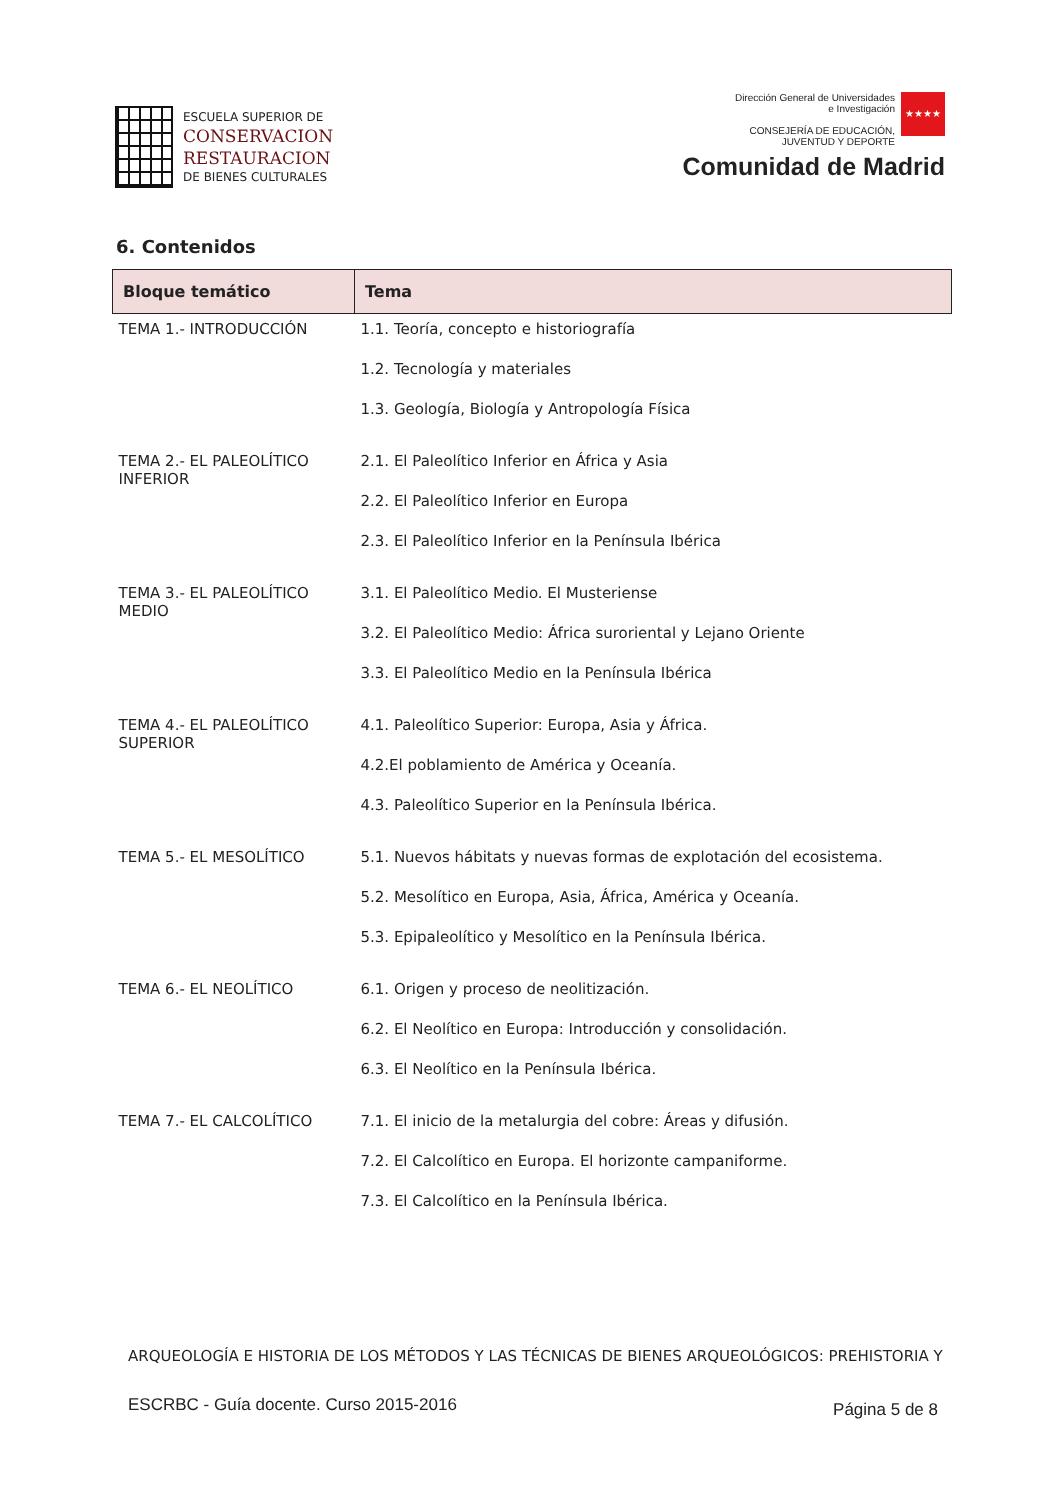ESCUELA SUPERIOR DE
CONSERVACION
RESTAURACION
DE BIENES CULTURALES
Dirección General de Universidades
e Investigación
CONSEJERÍA DE EDUCACIÓN,
JUVENTUD Y DEPORTE
★★★★
Comunidad de Madrid
6. Contenidos
| Bloque temático | Tema |
| --- | --- |
| TEMA 1.- INTRODUCCIÓN | 1.1. Teoría, concepto e historiografía 1.2. Tecnología y materiales 1.3. Geología, Biología y Antropología Física |
| TEMA 2.- EL PALEOLÍTICO INFERIOR | 2.1. El Paleolítico Inferior en África y Asia 2.2. El Paleolítico Inferior en Europa 2.3. El Paleolítico Inferior en la Península Ibérica |
| TEMA 3.- EL PALEOLÍTICO MEDIO | 3.1. El Paleolítico Medio. El Musteriense 3.2. El Paleolítico Medio: África suroriental y Lejano Oriente 3.3. El Paleolítico Medio en la Península Ibérica |
| TEMA 4.- EL PALEOLÍTICO SUPERIOR | 4.1. Paleolítico Superior: Europa, Asia y África. 4.2.El poblamiento de América y Oceanía. 4.3. Paleolítico Superior en la Península Ibérica. |
| TEMA 5.- EL MESOLÍTICO | 5.1. Nuevos hábitats y nuevas formas de explotación del ecosistema. 5.2. Mesolítico en Europa, Asia, África, América y Oceanía. 5.3. Epipaleolítico y Mesolítico en la Península Ibérica. |
| TEMA 6.- EL NEOLÍTICO | 6.1. Origen y proceso de neolitización. 6.2. El Neolítico en Europa: Introducción y consolidación. 6.3. El Neolítico en la Península Ibérica. |
| TEMA 7.- EL CALCOLÍTICO | 7.1. El inicio de la metalurgia del cobre: Áreas y difusión. 7.2. El Calcolítico en Europa. El horizonte campaniforme. 7.3. El Calcolítico en la Península Ibérica. |
ARQUEOLOGÍA E HISTORIA DE LOS MÉTODOS Y LAS TÉCNICAS DE BIENES ARQUEOLÓGICOS: PREHISTORIA Y
ESCRBC - Guía docente. Curso 2015-2016
Página 5 de 8